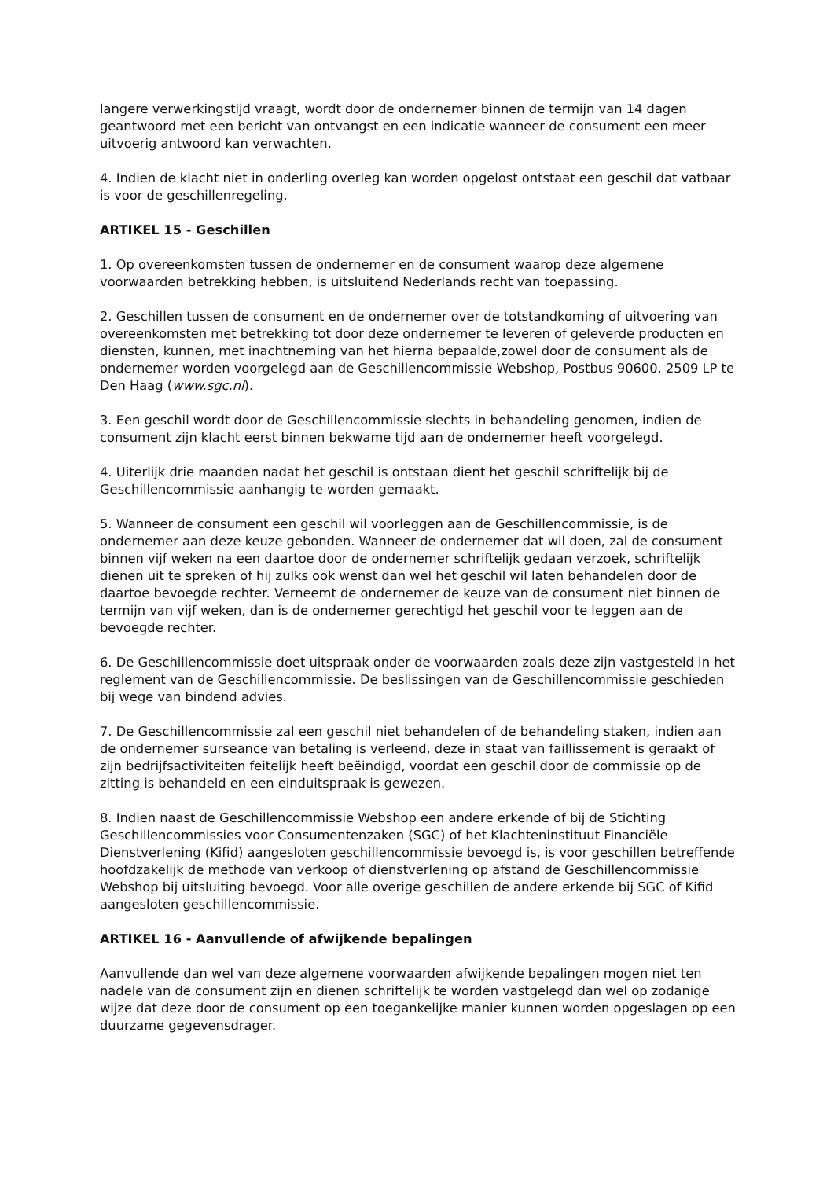langere verwerkingstijd vraagt, wordt door de ondernemer binnen de termijn van 14 dagen geantwoord met een bericht van ontvangst en een indicatie wanneer de consument een meer uitvoerig antwoord kan verwachten.
4. Indien de klacht niet in onderling overleg kan worden opgelost ontstaat een geschil dat vatbaar is voor de geschillenregeling.
ARTIKEL 15 - Geschillen
1. Op overeenkomsten tussen de ondernemer en de consument waarop deze algemene voorwaarden betrekking hebben, is uitsluitend Nederlands recht van toepassing.
2. Geschillen tussen de consument en de ondernemer over de totstandkoming of uitvoering van overeenkomsten met betrekking tot door deze ondernemer te leveren of geleverde producten en diensten, kunnen, met inachtneming van het hierna bepaalde,zowel door de consument als de ondernemer worden voorgelegd aan de Geschillencommissie Webshop, Postbus 90600, 2509 LP te Den Haag (www.sgc.nl).
3. Een geschil wordt door de Geschillencommissie slechts in behandeling genomen, indien de consument zijn klacht eerst binnen bekwame tijd aan de ondernemer heeft voorgelegd.
4. Uiterlijk drie maanden nadat het geschil is ontstaan dient het geschil schriftelijk bij de Geschillencommissie aanhangig te worden gemaakt.
5. Wanneer de consument een geschil wil voorleggen aan de Geschillencommissie, is de ondernemer aan deze keuze gebonden. Wanneer de ondernemer dat wil doen, zal de consument binnen vijf weken na een daartoe door de ondernemer schriftelijk gedaan verzoek, schriftelijk dienen uit te spreken of hij zulks ook wenst dan wel het geschil wil laten behandelen door de daartoe bevoegde rechter. Verneemt de ondernemer de keuze van de consument niet binnen de termijn van vijf weken, dan is de ondernemer gerechtigd het geschil voor te leggen aan de bevoegde rechter.
6. De Geschillencommissie doet uitspraak onder de voorwaarden zoals deze zijn vastgesteld in het reglement van de Geschillencommissie. De beslissingen van de Geschillencommissie geschieden bij wege van bindend advies.
7. De Geschillencommissie zal een geschil niet behandelen of de behandeling staken, indien aan de ondernemer surseance van betaling is verleend, deze in staat van faillissement is geraakt of zijn bedrijfsactiviteiten feitelijk heeft beëindigd, voordat een geschil door de commissie op de zitting is behandeld en een einduitspraak is gewezen.
8. Indien naast de Geschillencommissie Webshop een andere erkende of bij de Stichting Geschillencommissies voor Consumentenzaken (SGC) of het Klachteninstituut Financiële Dienstverlening (Kifid) aangesloten geschillencommissie bevoegd is, is voor geschillen betreffende hoofdzakelijk de methode van verkoop of dienstverlening op afstand de Geschillencommissie Webshop bij uitsluiting bevoegd. Voor alle overige geschillen de andere erkende bij SGC of Kifid aangesloten geschillencommissie.
ARTIKEL 16 - Aanvullende of afwijkende bepalingen
Aanvullende dan wel van deze algemene voorwaarden afwijkende bepalingen mogen niet ten nadele van de consument zijn en dienen schriftelijk te worden vastgelegd dan wel op zodanige wijze dat deze door de consument op een toegankelijke manier kunnen worden opgeslagen op een duurzame gegevensdrager.